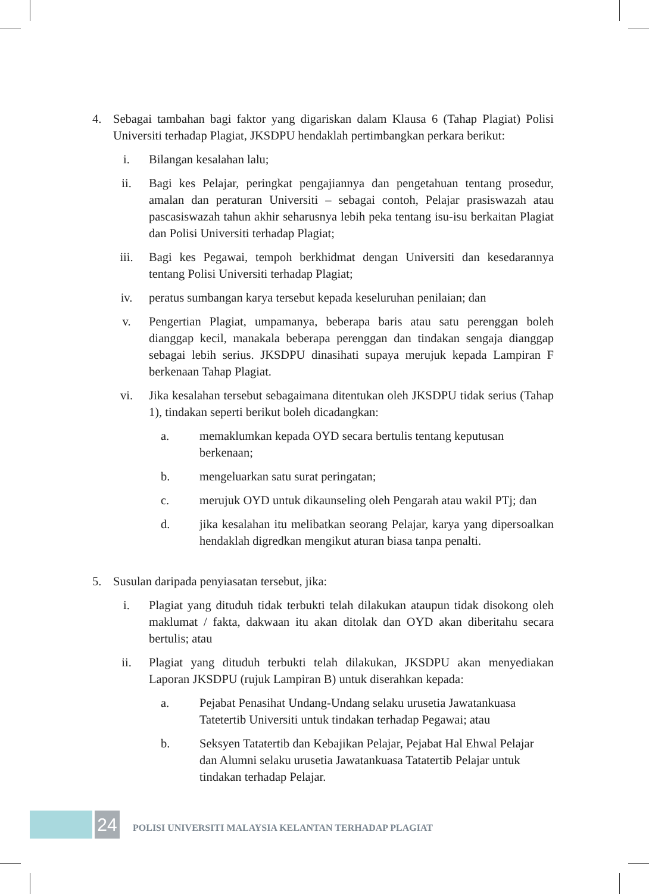4. Sebagai tambahan bagi faktor yang digariskan dalam Klausa 6 (Tahap Plagiat) Polisi Universiti terhadap Plagiat, JKSDPU hendaklah pertimbangkan perkara berikut:
i. Bilangan kesalahan lalu;
ii. Bagi kes Pelajar, peringkat pengajiannya dan pengetahuan tentang prosedur, amalan dan peraturan Universiti – sebagai contoh, Pelajar prasiswazah atau pascasiswazah tahun akhir seharusnya lebih peka tentang isu-isu berkaitan Plagiat dan Polisi Universiti terhadap Plagiat;
iii. Bagi kes Pegawai, tempoh berkhidmat dengan Universiti dan kesedarannya tentang Polisi Universiti terhadap Plagiat;
iv. peratus sumbangan karya tersebut kepada keseluruhan penilaian; dan
v. Pengertian Plagiat, umpamanya, beberapa baris atau satu perenggan boleh dianggap kecil, manakala beberapa perenggan dan tindakan sengaja dianggap sebagai lebih serius. JKSDPU dinasihati supaya merujuk kepada Lampiran F berkenaan Tahap Plagiat.
vi. Jika kesalahan tersebut sebagaimana ditentukan oleh JKSDPU tidak serius (Tahap 1), tindakan seperti berikut boleh dicadangkan:
a. memaklumkan kepada OYD secara bertulis tentang keputusan berkenaan;
b. mengeluarkan satu surat peringatan;
c. merujuk OYD untuk dikaunseling oleh Pengarah atau wakil PTj; dan
d. jika kesalahan itu melibatkan seorang Pelajar, karya yang dipersoalkan hendaklah digredkan mengikut aturan biasa tanpa penalti.
5. Susulan daripada penyiasatan tersebut, jika:
i. Plagiat yang dituduh tidak terbukti telah dilakukan ataupun tidak disokong oleh maklumat / fakta, dakwaan itu akan ditolak dan OYD akan diberitahu secara bertulis; atau
ii. Plagiat yang dituduh terbukti telah dilakukan, JKSDPU akan menyediakan Laporan JKSDPU (rujuk Lampiran B) untuk diserahkan kepada:
a. Pejabat Penasihat Undang-Undang selaku urusetia Jawatankuasa Tatetertib Universiti untuk tindakan terhadap Pegawai; atau
b. Seksyen Tatatertib dan Kebajikan Pelajar, Pejabat Hal Ehwal Pelajar dan Alumni selaku urusetia Jawatankuasa Tatatertib Pelajar untuk tindakan terhadap Pelajar.
24
POLISI UNIVERSITI MALAYSIA KELANTAN TERHADAP PLAGIAT